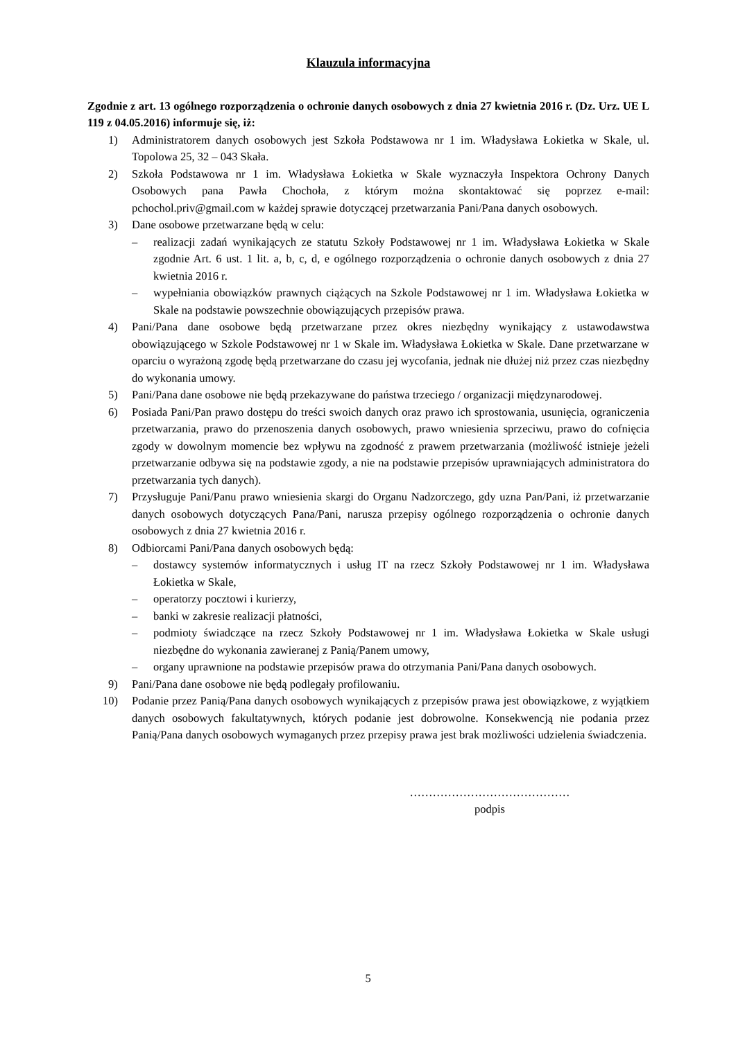Klauzula informacyjna
Zgodnie z art. 13 ogólnego rozporządzenia o ochronie danych osobowych z dnia 27 kwietnia 2016 r. (Dz. Urz. UE L 119 z 04.05.2016) informuje się, iż:
1) Administratorem danych osobowych jest Szkoła Podstawowa nr 1 im. Władysława Łokietka w Skale, ul. Topolowa 25, 32 – 043 Skała.
2) Szkoła Podstawowa nr 1 im. Władysława Łokietka w Skale wyznaczyła Inspektora Ochrony Danych Osobowych pana Pawła Chochoła, z którym można skontaktować się poprzez e-mail: pchochol.priv@gmail.com w każdej sprawie dotyczącej przetwarzania Pani/Pana danych osobowych.
3) Dane osobowe przetwarzane będą w celu:
– realizacji zadań wynikających ze statutu Szkoły Podstawowej nr 1 im. Władysława Łokietka w Skale zgodnie Art. 6 ust. 1 lit. a, b, c, d, e ogólnego rozporządzenia o ochronie danych osobowych z dnia 27 kwietnia 2016 r.
– wypełniania obowiązków prawnych ciążących na Szkole Podstawowej nr 1 im. Władysława Łokietka w Skale na podstawie powszechnie obowiązujących przepisów prawa.
4) Pani/Pana dane osobowe będą przetwarzane przez okres niezbędny wynikający z ustawodawstwa obowiązującego w Szkole Podstawowej nr 1 w Skale im. Władysława Łokietka w Skale. Dane przetwarzane w oparciu o wyrażoną zgodę będą przetwarzane do czasu jej wycofania, jednak nie dłużej niż przez czas niezbędny do wykonania umowy.
5) Pani/Pana dane osobowe nie będą przekazywane do państwa trzeciego / organizacji międzynarodowej.
6) Posiada Pani/Pan prawo dostępu do treści swoich danych oraz prawo ich sprostowania, usunięcia, ograniczenia przetwarzania, prawo do przenoszenia danych osobowych, prawo wniesienia sprzeciwu, prawo do cofnięcia zgody w dowolnym momencie bez wpływu na zgodność z prawem przetwarzania (możliwość istnieje jeżeli przetwarzanie odbywa się na podstawie zgody, a nie na podstawie przepisów uprawniających administratora do przetwarzania tych danych).
7) Przysługuje Pani/Panu prawo wniesienia skargi do Organu Nadzorczego, gdy uzna Pan/Pani, iż przetwarzanie danych osobowych dotyczących Pana/Pani, narusza przepisy ogólnego rozporządzenia o ochronie danych osobowych z dnia 27 kwietnia 2016 r.
8) Odbiorcami Pani/Pana danych osobowych będą:
– dostawcy systemów informatycznych i usług IT na rzecz Szkoły Podstawowej nr 1 im. Władysława Łokietka w Skale,
– operatorzy pocztowi i kurierzy,
– banki w zakresie realizacji płatności,
– podmioty świadczące na rzecz Szkoły Podstawowej nr 1 im. Władysława Łokietka w Skale usługi niezbędne do wykonania zawieranej z Panią/Panem umowy,
– organy uprawnione na podstawie przepisów prawa do otrzymania Pani/Pana danych osobowych.
9) Pani/Pana dane osobowe nie będą podlegały profilowaniu.
10) Podanie przez Panią/Pana danych osobowych wynikających z przepisów prawa jest obowiązkowe, z wyjątkiem danych osobowych fakultatywnych, których podanie jest dobrowolne. Konsekwencją nie podania przez Panią/Pana danych osobowych wymaganych przez przepisy prawa jest brak możliwości udzielenia świadczenia.
……………………………………
podpis
5